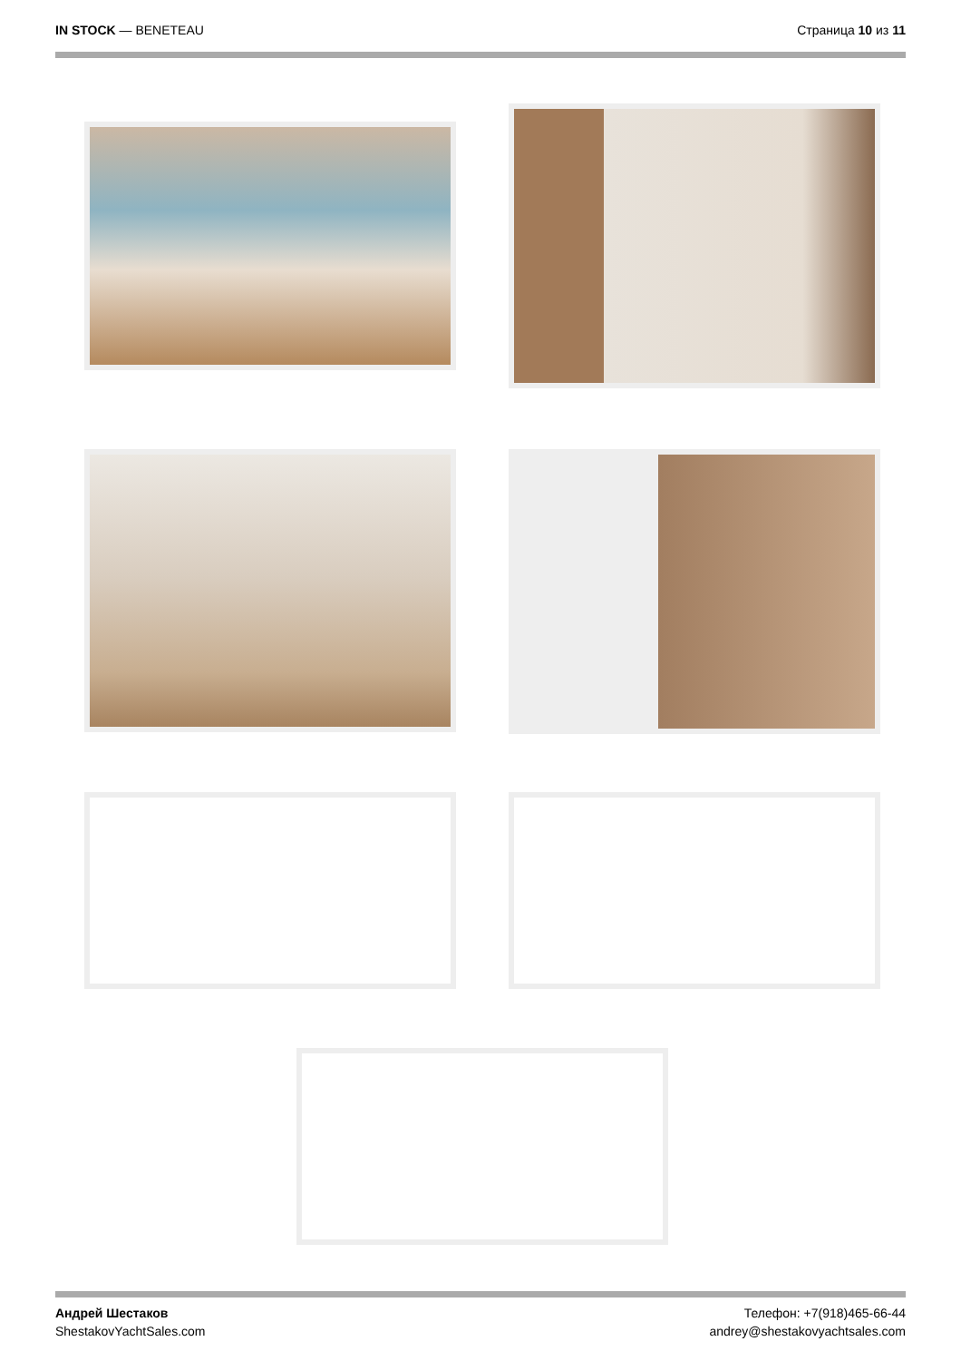IN STOCK — BENETEAU Страница 10 из 11
Андрей Шестаков
ShestakovYachtSales.com
Телефон: +7(918)465-66-44
andrey@shestakovyachtsales.com